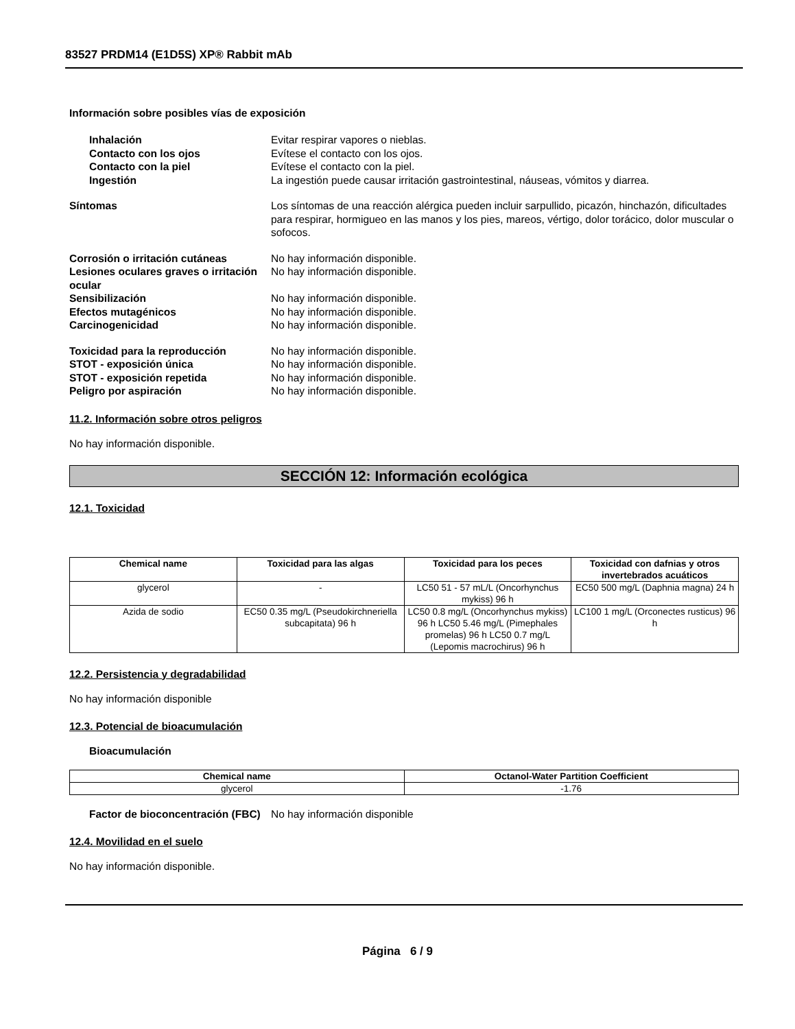83527 PRDM14 (E1D5S) XP® Rabbit mAb
Información sobre posibles vías de exposición
Inhalación Evitar respirar vapores o nieblas.
Contacto con los ojos Evítese el contacto con los ojos.
Contacto con la piel Evítese el contacto con la piel.
Ingestión La ingestión puede causar irritación gastrointestinal, náuseas, vómitos y diarrea.
Síntomas Los síntomas de una reacción alérgica pueden incluir sarpullido, picazón, hinchazón, dificultades para respirar, hormigueo en las manos y los pies, mareos, vértigo, dolor torácico, dolor muscular o sofocos.
Corrosión o irritación cutáneas No hay información disponible.
Lesiones oculares graves o irritación ocular
No hay información disponible.
Sensibilización No hay información disponible.
Efectos mutagénicos No hay información disponible.
Carcinogenicidad No hay información disponible.
Toxicidad para la reproducción No hay información disponible.
STOT - exposición única No hay información disponible.
STOT - exposición repetida No hay información disponible.
Peligro por aspiración No hay información disponible.
11.2. Información sobre otros peligros
No hay información disponible.
SECCIÓN 12: Información ecológica
12.1. Toxicidad
| Chemical name | Toxicidad para las algas | Toxicidad para los peces | Toxicidad con dafnias y otros invertebrados acuáticos |
| --- | --- | --- | --- |
| glycerol | - | LC50 51 - 57 mL/L (Oncorhynchus mykiss) 96 h | EC50 500 mg/L (Daphnia magna) 24 h |
| Azida de sodio | EC50 0.35 mg/L (Pseudokirchneriella subcapitata) 96 h | LC50 0.8 mg/L (Oncorhynchus mykiss) 96 h LC50 5.46 mg/L (Pimephales promelas) 96 h LC50 0.7 mg/L (Lepomis macrochirus) 96 h | LC100 1 mg/L (Orconectes rusticus) 96 h |
12.2. Persistencia y degradabilidad
No hay información disponible
12.3. Potencial de bioacumulación
Bioacumulación
| Chemical name | Octanol-Water Partition Coefficient |
| --- | --- |
| glycerol | -1.76 |
Factor de bioconcentración (FBC)
No hay información disponible
12.4. Movilidad en el suelo
No hay información disponible.
Página 6 / 9